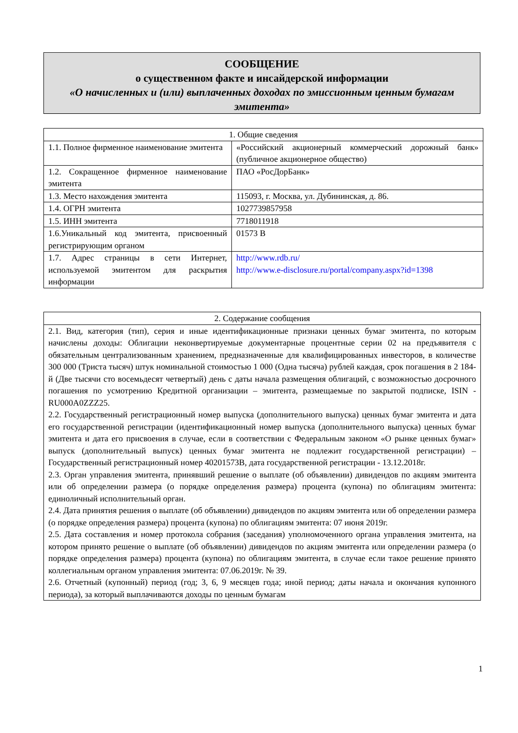СООБЩЕНИЕ
о существенном факте и инсайдерской информации
«О начисленных и (или) выплаченных доходах по эмиссионным ценным бумагам эмитента»
| 1. Общие сведения | |
| --- | --- |
| 1.1. Полное фирменное наименование эмитента | «Российский акционерный коммерческий дорожный банк» (публичное акционерное общество) |
| 1.2. Сокращенное фирменное наименование эмитента | ПАО «РосДорБанк» |
| 1.3. Место нахождения эмитента | 115093, г. Москва, ул. Дубининская, д. 86. |
| 1.4. ОГРН эмитента | 1027739857958 |
| 1.5. ИНН эмитента | 7718011918 |
| 1.6.Уникальный код эмитента, присвоенный регистрирующим органом | 01573 B |
| 1.7. Адрес страницы в сети Интернет, используемой эмитентом для раскрытия информации | http://www.rdb.ru/ http://www.e-disclosure.ru/portal/company.aspx?id=1398 |
| 2. Содержание сообщения |
| --- |
| 2.1. Вид, категория (тип), серия и иные идентификационные признаки ценных бумаг эмитента, по которым начислены доходы: Облигации неконвертируемые документарные процентные серии 02 на предъявителя с обязательным централизованным хранением, предназначенные для квалифицированных инвесторов, в количестве 300 000 (Триста тысяч) штук номинальной стоимостью 1 000 (Одна тысяча) рублей каждая, срок погашения в 2 184-й (Две тысячи сто восемьдесят четвертый) день с даты начала размещения облигаций, с возможностью досрочного погашения по усмотрению Кредитной организации – эмитента, размещаемые по закрытой подписке, ISIN - RU000A0ZZZ25. 2.2. Государственный регистрационный номер выпуска (дополнительного выпуска) ценных бумаг эмитента и дата его государственной регистрации (идентификационный номер выпуска (дополнительного выпуска) ценных бумаг эмитента и дата его присвоения в случае, если в соответствии с Федеральным законом «О рынке ценных бумаг» выпуск (дополнительный выпуск) ценных бумаг эмитента не подлежит государственной регистрации) – Государственный регистрационный номер 40201573B, дата государственной регистрации - 13.12.2018г. 2.3. Орган управления эмитента, принявший решение о выплате (об объявлении) дивидендов по акциям эмитента или об определении размера (о порядке определения размера) процента (купона) по облигациям эмитента: единоличный исполнительный орган. 2.4. Дата принятия решения о выплате (об объявлении) дивидендов по акциям эмитента или об определении размера (о порядке определения размера) процента (купона) по облигациям эмитента: 07 июня 2019г. 2.5. Дата составления и номер протокола собрания (заседания) уполномоченного органа управления эмитента, на котором принято решение о выплате (об объявлении) дивидендов по акциям эмитента или определении размера (о порядке определения размера) процента (купона) по облигациям эмитента, в случае если такое решение принято коллегиальным органом управления эмитента: 07.06.2019г. № 39. 2.6. Отчетный (купонный) период (год; 3, 6, 9 месяцев года; иной период; даты начала и окончания купонного периода), за который выплачиваются доходы по ценным бумагам |
1